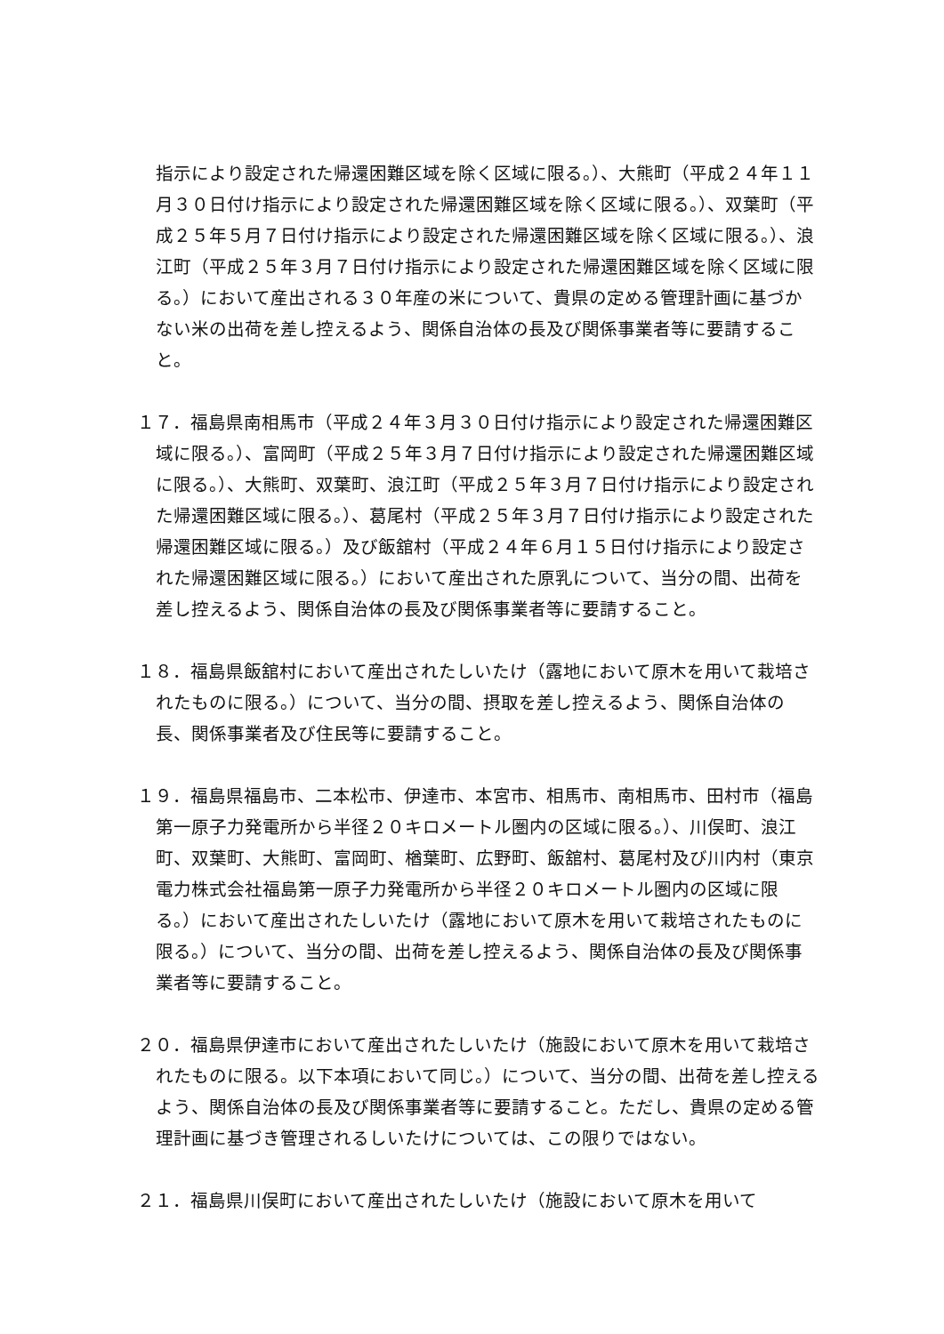指示により設定された帰還困難区域を除く区域に限る。）、大熊町（平成２４年１１月３０日付け指示により設定された帰還困難区域を除く区域に限る。）、双葉町（平成２５年５月７日付け指示により設定された帰還困難区域を除く区域に限る。）、浪江町（平成２５年３月７日付け指示により設定された帰還困難区域を除く区域に限る。）において産出される３０年産の米について、貴県の定める管理計画に基づかない米の出荷を差し控えるよう、関係自治体の長及び関係事業者等に要請すること。
１７．福島県南相馬市（平成２４年３月３０日付け指示により設定された帰還困難区域に限る。）、富岡町（平成２５年３月７日付け指示により設定された帰還困難区域に限る。）、大熊町、双葉町、浪江町（平成２５年３月７日付け指示により設定された帰還困難区域に限る。）、葛尾村（平成２５年３月７日付け指示により設定された帰還困難区域に限る。）及び飯舘村（平成２４年６月１５日付け指示により設定された帰還困難区域に限る。）において産出された原乳について、当分の間、出荷を差し控えるよう、関係自治体の長及び関係事業者等に要請すること。
１８．福島県飯舘村において産出されたしいたけ（露地において原木を用いて栽培されたものに限る。）について、当分の間、摂取を差し控えるよう、関係自治体の長、関係事業者及び住民等に要請すること。
１９．福島県福島市、二本松市、伊達市、本宮市、相馬市、南相馬市、田村市（福島第一原子力発電所から半径２０キロメートル圏内の区域に限る。）、川俣町、浪江町、双葉町、大熊町、富岡町、楢葉町、広野町、飯舘村、葛尾村及び川内村（東京電力株式会社福島第一原子力発電所から半径２０キロメートル圏内の区域に限る。）において産出されたしいたけ（露地において原木を用いて栽培されたものに限る。）について、当分の間、出荷を差し控えるよう、関係自治体の長及び関係事業者等に要請すること。
２０．福島県伊達市において産出されたしいたけ（施設において原木を用いて栽培されたものに限る。以下本項において同じ。）について、当分の間、出荷を差し控えるよう、関係自治体の長及び関係事業者等に要請すること。ただし、貴県の定める管理計画に基づき管理されるしいたけについては、この限りではない。
２１．福島県川俣町において産出されたしいたけ（施設において原木を用いて